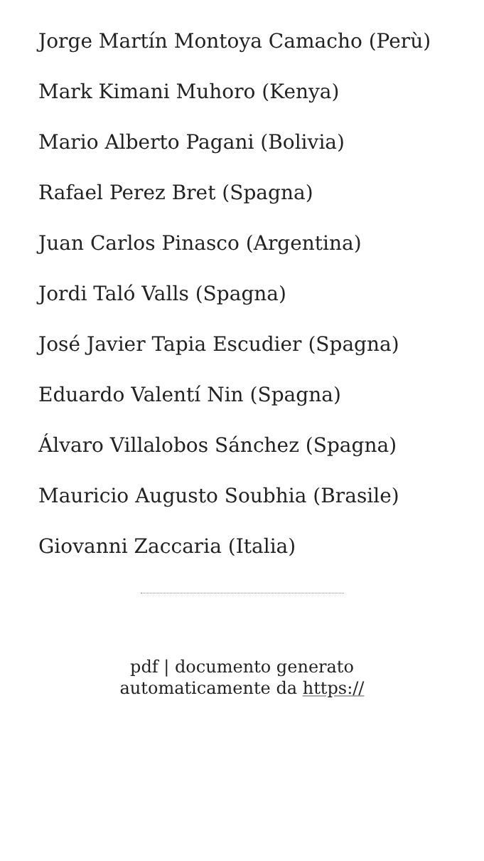Jorge Martín Montoya Camacho (Perù)
Mark Kimani Muhoro (Kenya)
Mario Alberto Pagani (Bolivia)
Rafael Perez Bret (Spagna)
Juan Carlos Pinasco (Argentina)
Jordi Taló Valls (Spagna)
José Javier Tapia Escudier (Spagna)
Eduardo Valentí Nin (Spagna)
Álvaro Villalobos Sánchez (Spagna)
Mauricio Augusto Soubhia (Brasile)
Giovanni Zaccaria (Italia)
pdf | documento generato automaticamente da https://